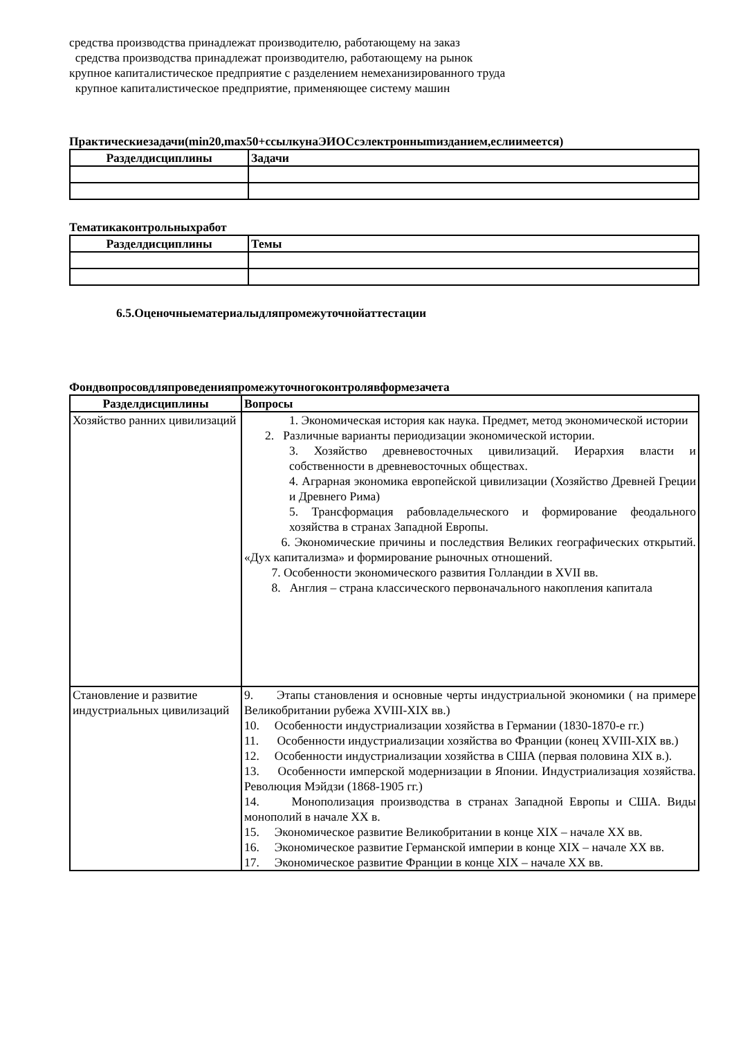средства производства принадлежат производителю, работающему на заказ
средства производства принадлежат производителю, работающему на рынок
крупное капиталистическое предприятие с разделением немеханизированного труда
крупное капиталистическое предприятие, применяющее систему машин
Практическиезадачи(min20,max50+ссылкунаЭИОСсэлектронныmизданием,еслиимеется)
| Разделдисциплины | Задачи |
| --- | --- |
Тематикаконтрольныхработ
| Разделдисциплины | Темы |
| --- | --- |
6.5.Оценочныематериалыдляпромежуточнойаттестации
Фондвопросовдляпроведенияпромежуточногоконтролявформезачета
| Разделдисциплины | Вопросы |
| --- | --- |
| Хозяйство ранних цивилизаций | 1. Экономическая история как наука. Предмет, метод экономической истории 2. Различные варианты периодизации экономической истории. 3. Хозяйство древневосточных цивилизаций. Иерархия власти и собственности в древневосточных обществах. 4. Аграрная экономика европейской цивилизации (Хозяйство Древней Греции и Древнего Рима) 5. Трансформация рабовладельческого и формирование феодального хозяйства в странах Западной Европы. 6. Экономические причины и последствия Великих географических открытий. «Дух капитализма» и формирование рыночных отношений. 7. Особенности экономического развития Голландии в XVII вв. 8. Англия – страна классического первоначального накопления капитала |
| Становление и развитие индустриальных цивилизаций | 9. Этапы становления и основные черты индустриальной экономики ( на примере Великобритании рубежа XVIII-XIX вв.) 10. Особенности индустриализации хозяйства в Германии (1830-1870-е гг.) 11. Особенности индустриализации хозяйства во Франции (конец XVIII-XIX вв.) 12. Особенности индустриализации хозяйства в США (первая половина XIX в.). 13. Особенности имперской модернизации в Японии. Индустриализация хозяйства. Революция Мэйдзи (1868-1905 гг.) 14. Монополизация производства в странах Западной Европы и США. Виды монополий в начале XX в. 15. Экономическое развитие Великобритании в конце XIX – начале XX вв. 16. Экономическое развитие Германской империи в конце XIX – начале XX вв. 17. Экономическое развитие Франции в конце XIX – начале XX вв. |